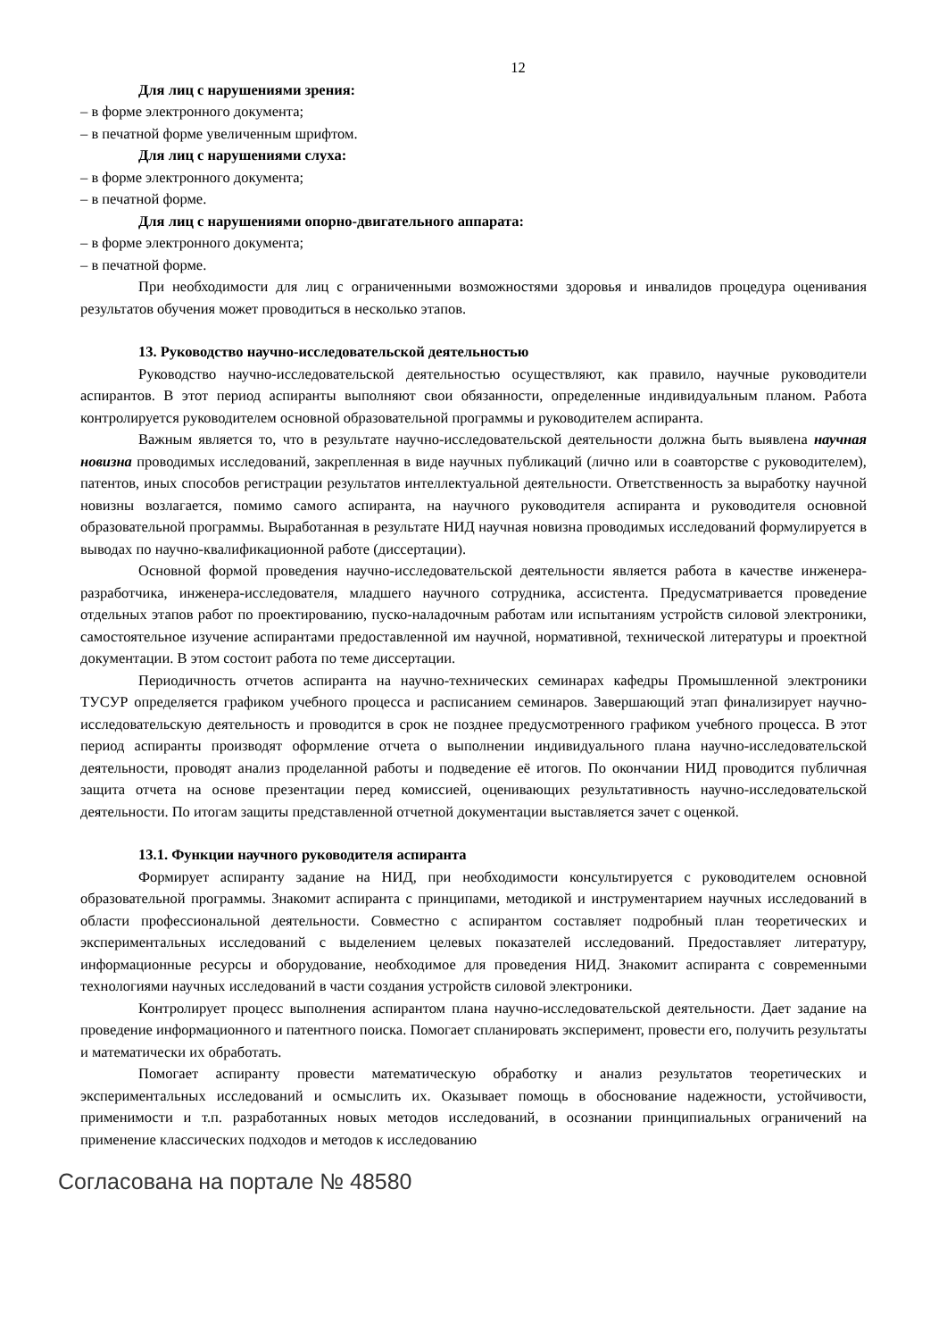12
Для лиц с нарушениями зрения:
– в форме электронного документа;
– в печатной форме увеличенным шрифтом.
Для лиц с нарушениями слуха:
– в форме электронного документа;
– в печатной форме.
Для лиц с нарушениями опорно-двигательного аппарата:
– в форме электронного документа;
– в печатной форме.
При необходимости для лиц с ограниченными возможностями здоровья и инвалидов процедура оценивания результатов обучения может проводиться в несколько этапов.
13. Руководство научно-исследовательской деятельностью
Руководство научно-исследовательской деятельностью осуществляют, как правило, научные руководители аспирантов. В этот период аспиранты выполняют свои обязанности, определенные индивидуальным планом. Работа контролируется руководителем основной образовательной программы и руководителем аспиранта.
Важным является то, что в результате научно-исследовательской деятельности должна быть выявлена научная новизна проводимых исследований, закрепленная в виде научных публикаций (лично или в соавторстве с руководителем), патентов, иных способов регистрации результатов интеллектуальной деятельности. Ответственность за выработку научной новизны возлагается, помимо самого аспиранта, на научного руководителя аспиранта и руководителя основной образовательной программы. Выработанная в результате НИД научная новизна проводимых исследований формулируется в выводах по научно-квалификационной работе (диссертации).
Основной формой проведения научно-исследовательской деятельности является работа в качестве инженера-разработчика, инженера-исследователя, младшего научного сотрудника, ассистента. Предусматривается проведение отдельных этапов работ по проектированию, пуско-наладочным работам или испытаниям устройств силовой электроники, самостоятельное изучение аспирантами предоставленной им научной, нормативной, технической литературы и проектной документации. В этом состоит работа по теме диссертации.
Периодичность отчетов аспиранта на научно-технических семинарах кафедры Промышленной электроники ТУСУР определяется графиком учебного процесса и расписанием семинаров. Завершающий этап финализирует научно-исследовательскую деятельность и проводится в срок не позднее предусмотренного графиком учебного процесса. В этот период аспиранты производят оформление отчета о выполнении индивидуального плана научно-исследовательской деятельности, проводят анализ проделанной работы и подведение её итогов. По окончании НИД проводится публичная защита отчета на основе презентации перед комиссией, оценивающих результативность научно-исследовательской деятельности. По итогам защиты представленной отчетной документации выставляется зачет с оценкой.
13.1. Функции научного руководителя аспиранта
Формирует аспиранту задание на НИД, при необходимости консультируется с руководителем основной образовательной программы. Знакомит аспиранта с принципами, методикой и инструментарием научных исследований в области профессиональной деятельности. Совместно с аспирантом составляет подробный план теоретических и экспериментальных исследований с выделением целевых показателей исследований. Предоставляет литературу, информационные ресурсы и оборудование, необходимое для проведения НИД. Знакомит аспиранта с современными технологиями научных исследований в части создания устройств силовой электроники.
Контролирует процесс выполнения аспирантом плана научно-исследовательской деятельности. Дает задание на проведение информационного и патентного поиска. Помогает спланировать эксперимент, провести его, получить результаты и математически их обработать.
Помогает аспиранту провести математическую обработку и анализ результатов теоретических и экспериментальных исследований и осмыслить их. Оказывает помощь в обоснование надежности, устойчивости, применимости и т.п. разработанных новых методов исследований, в осознании принципиальных ограничений на применение классических подходов и методов к исследованию
Согласована на портале № 48580